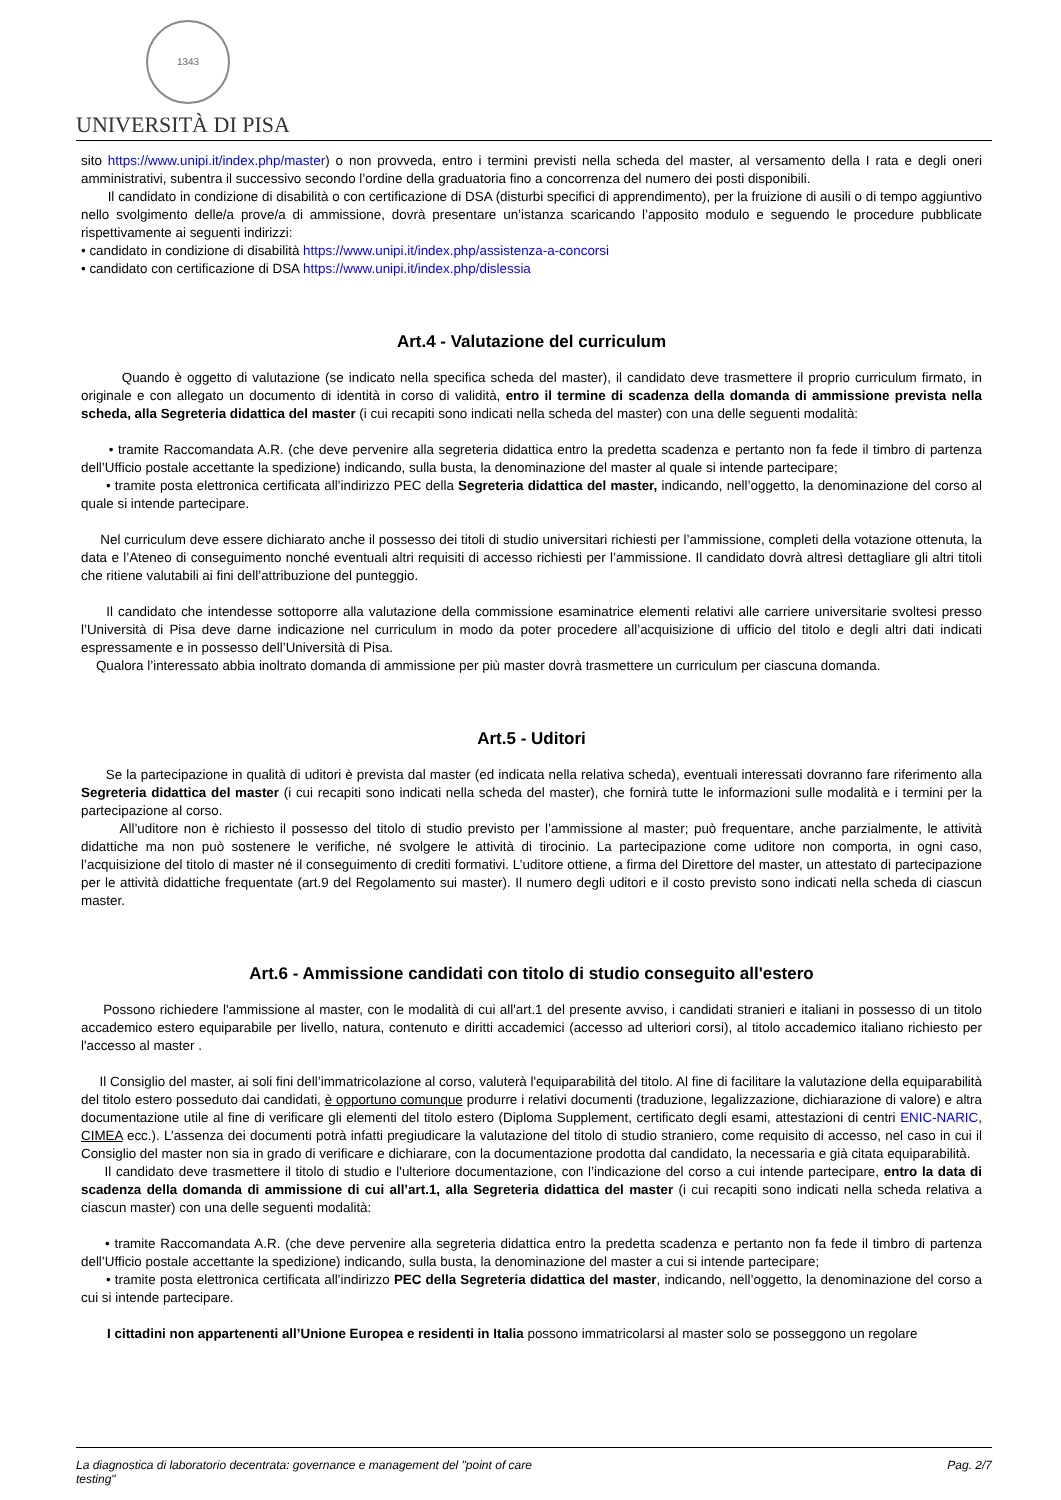1343
UNIVERSITÀ DI PISA
sito https://www.unipi.it/index.php/master) o non provveda, entro i termini previsti nella scheda del master, al versamento della I rata e degli oneri amministrativi, subentra il successivo secondo l’ordine della graduatoria fino a concorrenza del numero dei posti disponibili.
Il candidato in condizione di disabilità o con certificazione di DSA (disturbi specifici di apprendimento), per la fruizione di ausili o di tempo aggiuntivo nello svolgimento delle/a prove/a di ammissione, dovrà presentare un’istanza scaricando l’apposito modulo e seguendo le procedure pubblicate rispettivamente ai seguenti indirizzi:
• candidato in condizione di disabilità https://www.unipi.it/index.php/assistenza-a-concorsi
• candidato con certificazione di DSA https://www.unipi.it/index.php/dislessia
Art.4 - Valutazione del curriculum
Quando è oggetto di valutazione (se indicato nella specifica scheda del master), il candidato deve trasmettere il proprio curriculum firmato, in originale e con allegato un documento di identità in corso di validità, entro il termine di scadenza della domanda di ammissione prevista nella scheda, alla Segreteria didattica del master (i cui recapiti sono indicati nella scheda del master) con una delle seguenti modalità:
• tramite Raccomandata A.R. (che deve pervenire alla segreteria didattica entro la predetta scadenza e pertanto non fa fede il timbro di partenza dell’Ufficio postale accettante la spedizione) indicando, sulla busta, la denominazione del master al quale si intende partecipare;
• tramite posta elettronica certificata all’indirizzo PEC della Segreteria didattica del master, indicando, nell’oggetto, la denominazione del corso al quale si intende partecipare.
Nel curriculum deve essere dichiarato anche il possesso dei titoli di studio universitari richiesti per l’ammissione, completi della votazione ottenuta, la data e l’Ateneo di conseguimento nonché eventuali altri requisiti di accesso richiesti per l’ammissione. Il candidato dovrà altresì dettagliare gli altri titoli che ritiene valutabili ai fini dell’attribuzione del punteggio.
Il candidato che intendesse sottoporre alla valutazione della commissione esaminatrice elementi relativi alle carriere universitarie svoltesi presso l’Università di Pisa deve darne indicazione nel curriculum in modo da poter procedere all’acquisizione di ufficio del titolo e degli altri dati indicati espressamente e in possesso dell’Università di Pisa.
Qualora l’interessato abbia inoltrato domanda di ammissione per più master dovrà trasmettere un curriculum per ciascuna domanda.
Art.5 - Uditori
Se la partecipazione in qualità di uditori è prevista dal master (ed indicata nella relativa scheda), eventuali interessati dovranno fare riferimento alla Segreteria didattica del master (i cui recapiti sono indicati nella scheda del master), che fornirà tutte le informazioni sulle modalità e i termini per la partecipazione al corso.
All’uditore non è richiesto il possesso del titolo di studio previsto per l’ammissione al master; può frequentare, anche parzialmente, le attività didattiche ma non può sostenere le verifiche, né svolgere le attività di tirocinio. La partecipazione come uditore non comporta, in ogni caso, l’acquisizione del titolo di master né il conseguimento di crediti formativi. L’uditore ottiene, a firma del Direttore del master, un attestato di partecipazione per le attività didattiche frequentate (art.9 del Regolamento sui master). Il numero degli uditori e il costo previsto sono indicati nella scheda di ciascun master.
Art.6 - Ammissione candidati con titolo di studio conseguito all'estero
Possono richiedere l'ammissione al master, con le modalità di cui all'art.1 del presente avviso, i candidati stranieri e italiani in possesso di un titolo accademico estero equiparabile per livello, natura, contenuto e diritti accademici (accesso ad ulteriori corsi), al titolo accademico italiano richiesto per l'accesso al master .
Il Consiglio del master, ai soli fini dell’immatricolazione al corso, valuterà l'equiparabilità del titolo. Al fine di facilitare la valutazione della equiparabilità del titolo estero posseduto dai candidati, è opportuno comunque produrre i relativi documenti (traduzione, legalizzazione, dichiarazione di valore) e altra documentazione utile al fine di verificare gli elementi del titolo estero (Diploma Supplement, certificato degli esami, attestazioni di centri ENIC-NARIC, CIMEA ecc.). L’assenza dei documenti potrà infatti pregiudicare la valutazione del titolo di studio straniero, come requisito di accesso, nel caso in cui il Consiglio del master non sia in grado di verificare e dichiarare, con la documentazione prodotta dal candidato, la necessaria e già citata equiparabilità.
Il candidato deve trasmettere il titolo di studio e l'ulteriore documentazione, con l’indicazione del corso a cui intende partecipare, entro la data di scadenza della domanda di ammissione di cui all’art.1, alla Segreteria didattica del master (i cui recapiti sono indicati nella scheda relativa a ciascun master) con una delle seguenti modalità:
• tramite Raccomandata A.R. (che deve pervenire alla segreteria didattica entro la predetta scadenza e pertanto non fa fede il timbro di partenza dell’Ufficio postale accettante la spedizione) indicando, sulla busta, la denominazione del master a cui si intende partecipare;
• tramite posta elettronica certificata all’indirizzo PEC della Segreteria didattica del master, indicando, nell’oggetto, la denominazione del corso a cui si intende partecipare.
I cittadini non appartenenti all’Unione Europea e residenti in Italia possono immatricolarsi al master solo se posseggono un regolare
La diagnostica di laboratorio decentrata: governance e management del "point of care
testing" Pag. 2/7